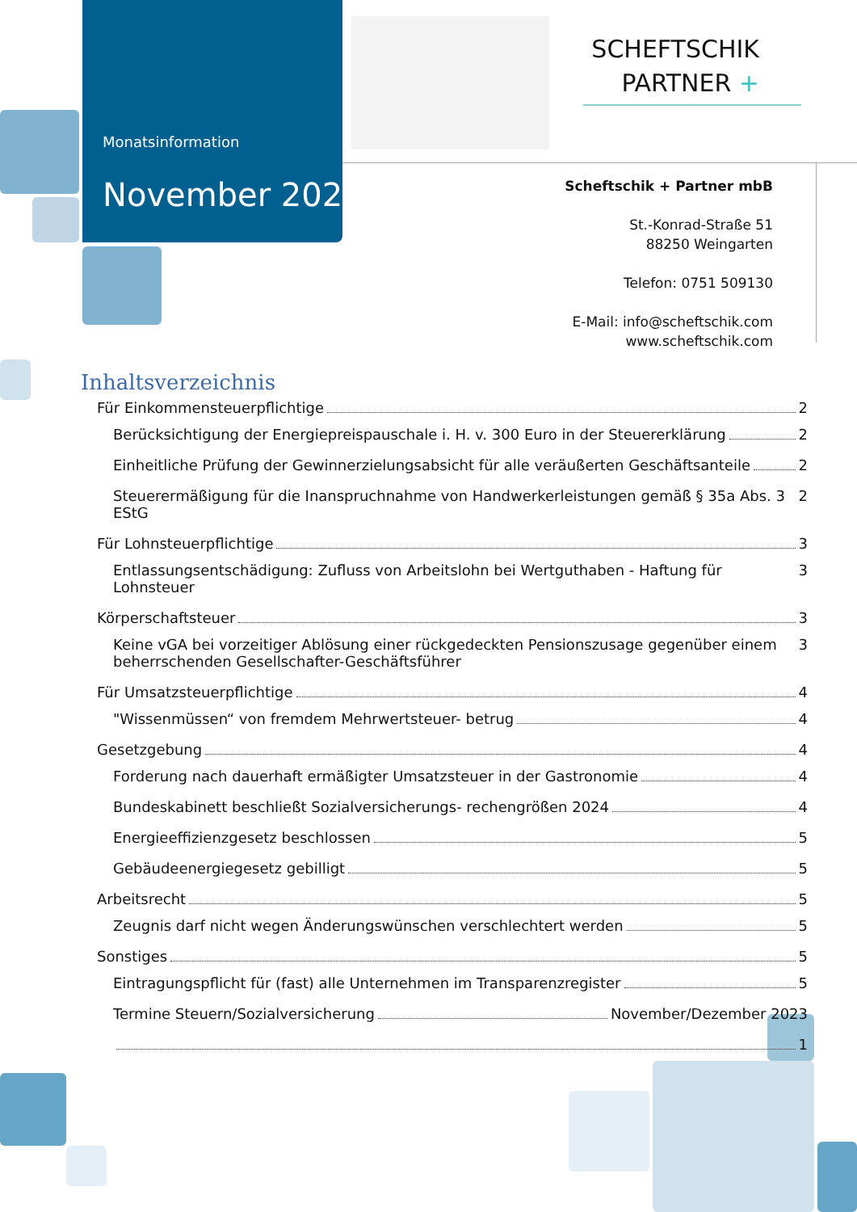Monatsinformation
November 2023
SCHEFTSCHIK
PARTNER +
Scheftschik + Partner mbB
St.-Konrad-Straße 51
88250 Weingarten
Telefon: 0751 509130
E-Mail: info@scheftschik.com
www.scheftschik.com
Inhaltsverzeichnis
Für Einkommensteuerpflichtige 2
Berücksichtigung der Energiepreispauschale i. H. v. 300 Euro in der Steuererklärung 2
Einheitliche Prüfung der Gewinnerzielungsabsicht für alle veräußerten Geschäftsanteile 2
Steuerermäßigung für die Inanspruchnahme von Handwerkerleistungen gemäß § 35a Abs. 3 EStG 2
Für Lohnsteuerpflichtige 3
Entlassungsentschädigung: Zufluss von Arbeitslohn bei Wertguthaben - Haftung für Lohnsteuer 3
Körperschaftsteuer 3
Keine vGA bei vorzeitiger Ablösung einer rückgedeckten Pensionszusage gegenüber einem beherrschenden Gesellschafter-Geschäftsführer 3
Für Umsatzsteuerpflichtige 4
"Wissenmüssen“ von fremdem Mehrwertsteuer- betrug 4
Gesetzgebung 4
Forderung nach dauerhaft ermäßigter Umsatzsteuer in der Gastronomie 4
Bundeskabinett beschließt Sozialversicherungs- rechengrößen 2024 4
Energieeffizienzgesetz beschlossen 5
Gebäudeenergiegesetz gebilligt 5
Arbeitsrecht 5
Zeugnis darf nicht wegen Änderungswünschen verschlechtert werden 5
Sonstiges 5
Eintragungspflicht für (fast) alle Unternehmen im Transparenzregister 5
Termine Steuern/Sozialversicherung November/Dezember 2023
1